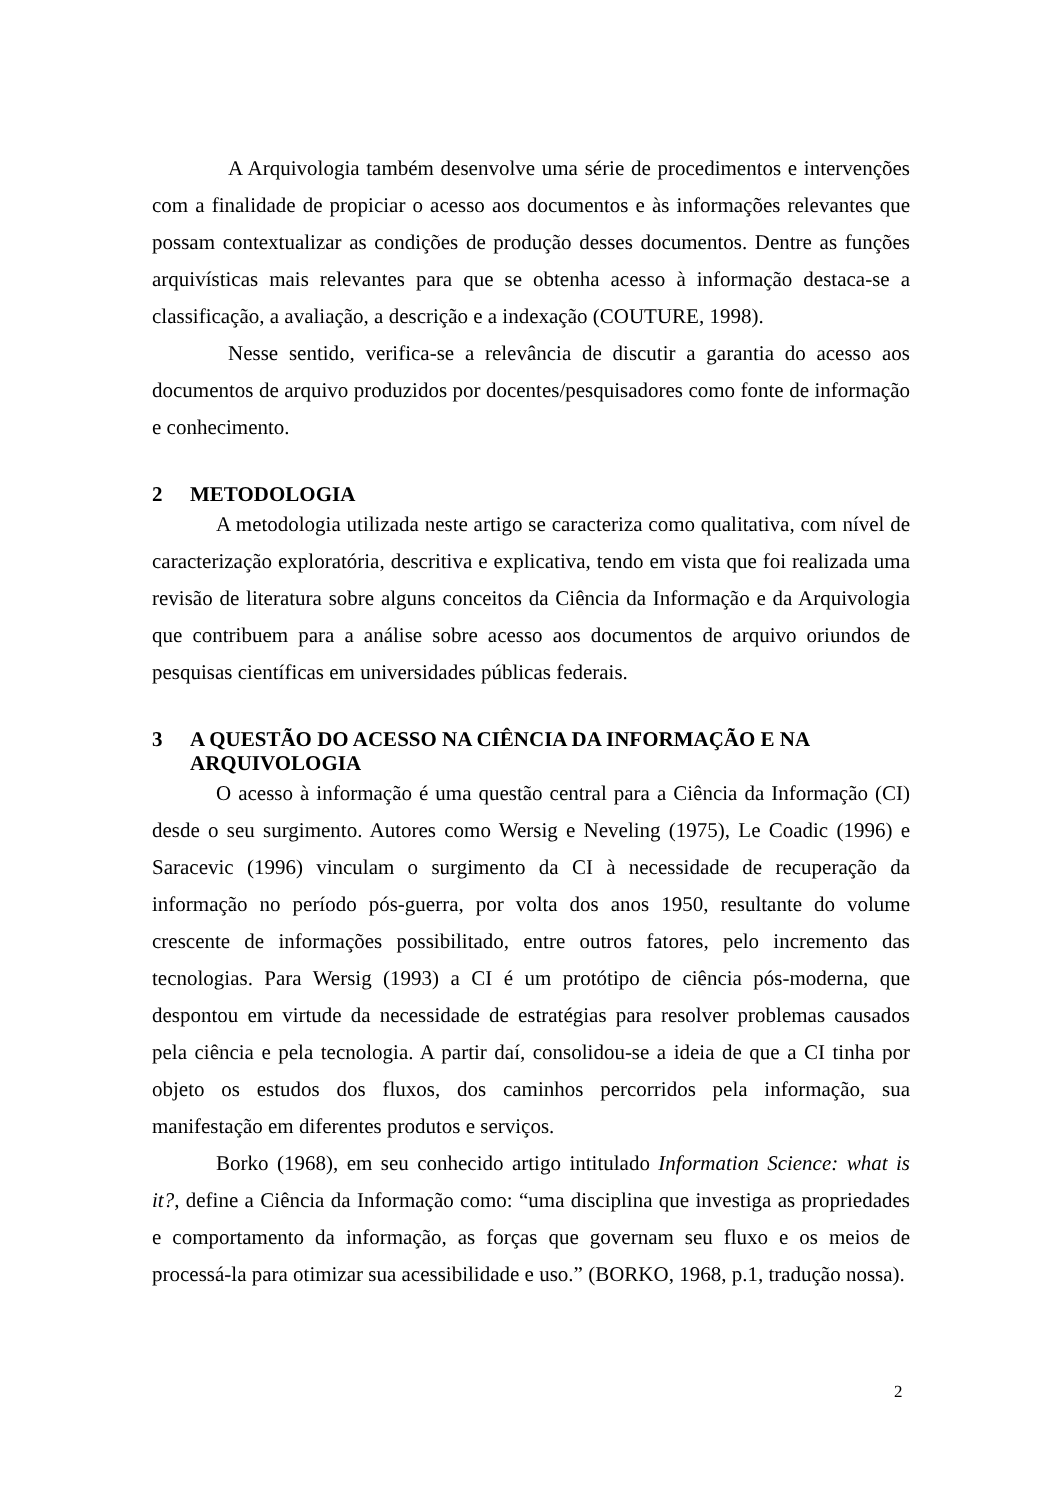A Arquivologia também desenvolve uma série de procedimentos e intervenções com a finalidade de propiciar o acesso aos documentos e às informações relevantes que possam contextualizar as condições de produção desses documentos. Dentre as funções arquivísticas mais relevantes para que se obtenha acesso à informação destaca-se a classificação, a avaliação, a descrição e a indexação (COUTURE, 1998).
Nesse sentido, verifica-se a relevância de discutir a garantia do acesso aos documentos de arquivo produzidos por docentes/pesquisadores como fonte de informação e conhecimento.
2 METODOLOGIA
A metodologia utilizada neste artigo se caracteriza como qualitativa, com nível de caracterização exploratória, descritiva e explicativa, tendo em vista que foi realizada uma revisão de literatura sobre alguns conceitos da Ciência da Informação e da Arquivologia que contribuem para a análise sobre acesso aos documentos de arquivo oriundos de pesquisas científicas em universidades públicas federais.
3 A QUESTÃO DO ACESSO NA CIÊNCIA DA INFORMAÇÃO E NA ARQUIVOLOGIA
O acesso à informação é uma questão central para a Ciência da Informação (CI) desde o seu surgimento. Autores como Wersig e Neveling (1975), Le Coadic (1996) e Saracevic (1996) vinculam o surgimento da CI à necessidade de recuperação da informação no período pós-guerra, por volta dos anos 1950, resultante do volume crescente de informações possibilitado, entre outros fatores, pelo incremento das tecnologias. Para Wersig (1993) a CI é um protótipo de ciência pós-moderna, que despontou em virtude da necessidade de estratégias para resolver problemas causados pela ciência e pela tecnologia. A partir daí, consolidou-se a ideia de que a CI tinha por objeto os estudos dos fluxos, dos caminhos percorridos pela informação, sua manifestação em diferentes produtos e serviços.
Borko (1968), em seu conhecido artigo intitulado Information Science: what is it?, define a Ciência da Informação como: “uma disciplina que investiga as propriedades e comportamento da informação, as forças que governam seu fluxo e os meios de processá-la para otimizar sua acessibilidade e uso.” (BORKO, 1968, p.1, tradução nossa).
2